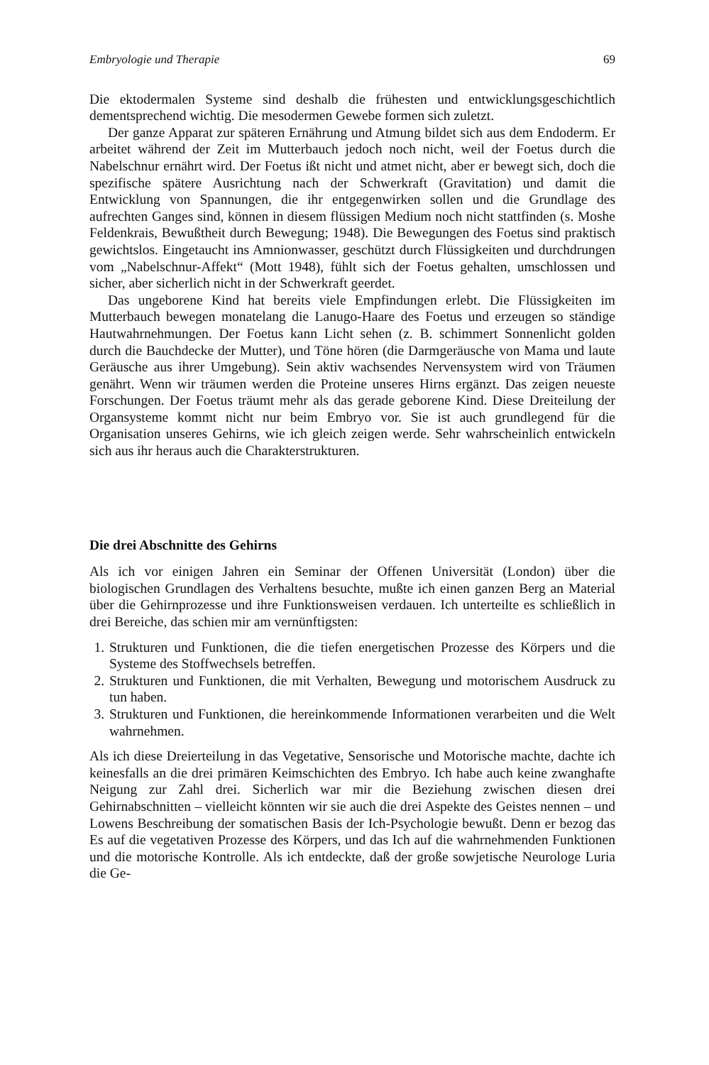Embryologie und Therapie 69
Die ektodermalen Systeme sind deshalb die frühesten und entwicklungsgeschichtlich dementsprechend wichtig. Die mesodermen Gewebe formen sich zuletzt.
Der ganze Apparat zur späteren Ernährung und Atmung bildet sich aus dem Endoderm. Er arbeitet während der Zeit im Mutterbauch jedoch noch nicht, weil der Foetus durch die Nabelschnur ernährt wird. Der Foetus ißt nicht und atmet nicht, aber er bewegt sich, doch die spezifische spätere Ausrichtung nach der Schwerkraft (Gravitation) und damit die Entwicklung von Spannungen, die ihr entgegenwirken sollen und die Grundlage des aufrechten Ganges sind, können in diesem flüssigen Medium noch nicht stattfinden (s. Moshe Feldenkrais, Bewußtheit durch Bewegung; 1948). Die Bewegungen des Foetus sind praktisch gewichtslos. Eingetaucht ins Amnionwasser, geschützt durch Flüssigkeiten und durchdrungen vom „Nabelschnur-Affekt“ (Mott 1948), fühlt sich der Foetus gehalten, umschlossen und sicher, aber sicherlich nicht in der Schwerkraft geerdet.
Das ungeborene Kind hat bereits viele Empfindungen erlebt. Die Flüssigkeiten im Mutterbauch bewegen monatelang die Lanugo-Haare des Foetus und erzeugen so ständige Hautwahrnehmungen. Der Foetus kann Licht sehen (z. B. schimmert Sonnenlicht golden durch die Bauchdecke der Mutter), und Töne hören (die Darmgeräusche von Mama und laute Geräusche aus ihrer Umgebung). Sein aktiv wachsendes Nervensystem wird von Träumen genährt. Wenn wir träumen werden die Proteine unseres Hirns ergänzt. Das zeigen neueste Forschungen. Der Foetus träumt mehr als das gerade geborene Kind. Diese Dreiteilung der Organsysteme kommt nicht nur beim Embryo vor. Sie ist auch grundlegend für die Organisation unseres Gehirns, wie ich gleich zeigen werde. Sehr wahrscheinlich entwickeln sich aus ihr heraus auch die Charakterstrukturen.
Die drei Abschnitte des Gehirns
Als ich vor einigen Jahren ein Seminar der Offenen Universität (London) über die biologischen Grundlagen des Verhaltens besuchte, mußte ich einen ganzen Berg an Material über die Gehirnprozesse und ihre Funktionsweisen verdauen. Ich unterteilte es schließlich in drei Bereiche, das schien mir am vernünftigsten:
1. Strukturen und Funktionen, die die tiefen energetischen Prozesse des Körpers und die Systeme des Stoffwechsels betreffen.
2. Strukturen und Funktionen, die mit Verhalten, Bewegung und motorischem Ausdruck zu tun haben.
3. Strukturen und Funktionen, die hereinkommende Informationen verarbeiten und die Welt wahrnehmen.
Als ich diese Dreierteilung in das Vegetative, Sensorische und Motorische machte, dachte ich keinesfalls an die drei primären Keimschichten des Embryo. Ich habe auch keine zwanghafte Neigung zur Zahl drei. Sicherlich war mir die Beziehung zwischen diesen drei Gehirnabschnitten – vielleicht könnten wir sie auch die drei Aspekte des Geistes nennen – und Lowens Beschreibung der somatischen Basis der Ich-Psychologie bewußt. Denn er bezog das Es auf die vegetativen Prozesse des Körpers, und das Ich auf die wahrnehmenden Funktionen und die motorische Kontrolle. Als ich entdeckte, daß der große sowjetische Neurologe Luria die Ge-